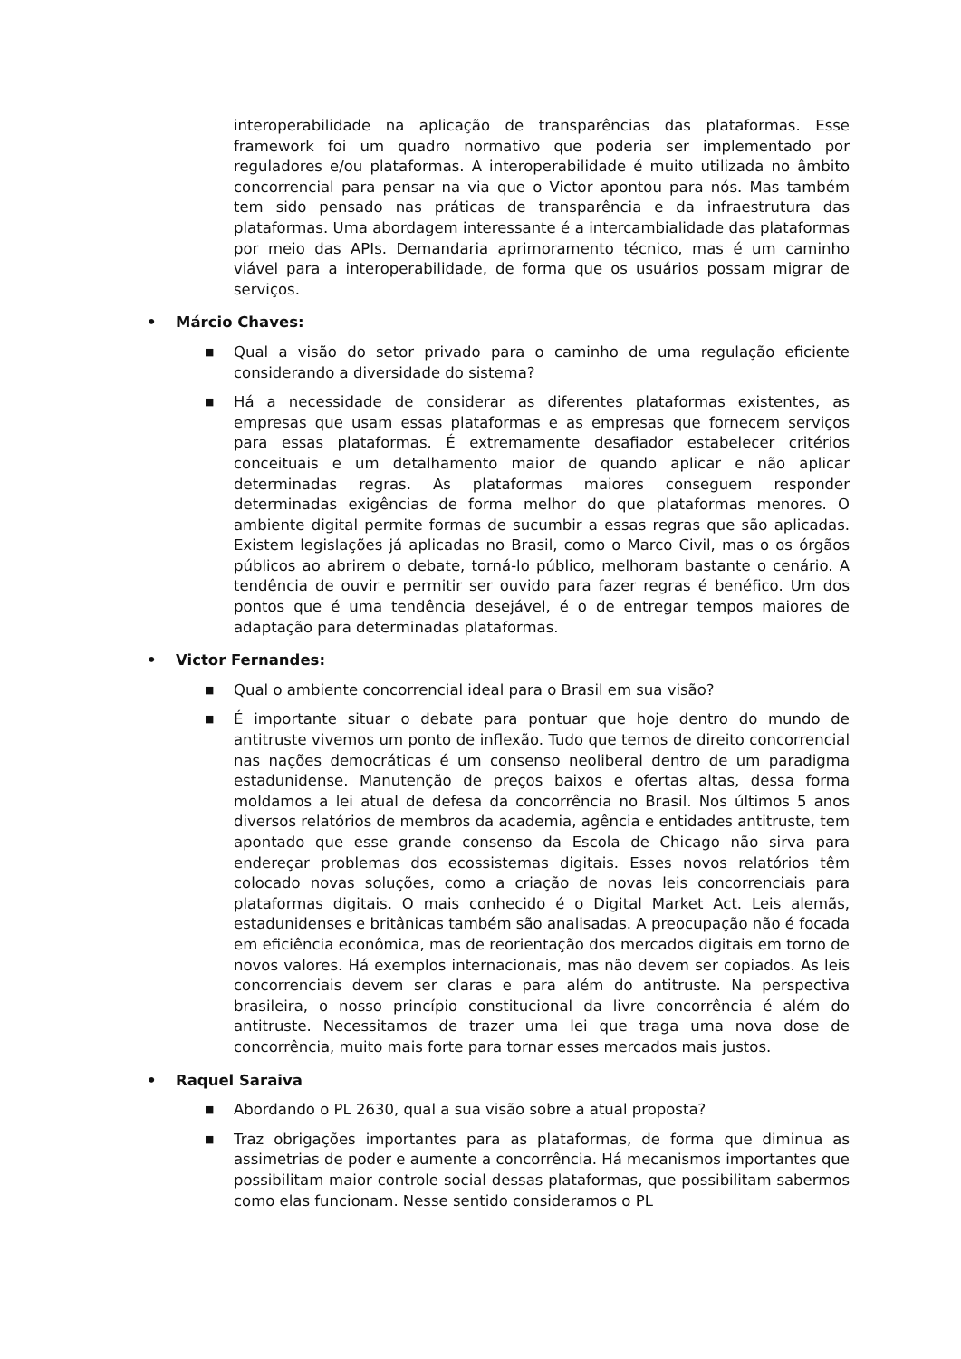interoperabilidade na aplicação de transparências das plataformas. Esse framework foi um quadro normativo que poderia ser implementado por reguladores e/ou plataformas. A interoperabilidade é muito utilizada no âmbito concorrencial para pensar na via que o Victor apontou para nós. Mas também tem sido pensado nas práticas de transparência e da infraestrutura das plataformas. Uma abordagem interessante é a intercambialidade das plataformas por meio das APIs. Demandaria aprimoramento técnico, mas é um caminho viável para a interoperabilidade, de forma que os usuários possam migrar de serviços.
• Márcio Chaves:
■
Qual a visão do setor privado para o caminho de uma regulação eficiente considerando a diversidade do sistema?
■
Há a necessidade de considerar as diferentes plataformas existentes, as empresas que usam essas plataformas e as empresas que fornecem serviços para essas plataformas. É extremamente desafiador estabelecer critérios conceituais e um detalhamento maior de quando aplicar e não aplicar determinadas regras. As plataformas maiores conseguem responder determinadas exigências de forma melhor do que plataformas menores. O ambiente digital permite formas de sucumbir a essas regras que são aplicadas. Existem legislações já aplicadas no Brasil, como o Marco Civil, mas o os órgãos públicos ao abrirem o debate, torná-lo público, melhoram bastante o cenário. A tendência de ouvir e permitir ser ouvido para fazer regras é benéfico. Um dos pontos que é uma tendência desejável, é o de entregar tempos maiores de adaptação para determinadas plataformas.
• Victor Fernandes:
■
Qual o ambiente concorrencial ideal para o Brasil em sua visão?
■
É importante situar o debate para pontuar que hoje dentro do mundo de antitruste vivemos um ponto de inflexão. Tudo que temos de direito concorrencial nas nações democráticas é um consenso neoliberal dentro de um paradigma estadunidense. Manutenção de preços baixos e ofertas altas, dessa forma moldamos a lei atual de defesa da concorrência no Brasil. Nos últimos 5 anos diversos relatórios de membros da academia, agência e entidades antitruste, tem apontado que esse grande consenso da Escola de Chicago não sirva para endereçar problemas dos ecossistemas digitais. Esses novos relatórios têm colocado novas soluções, como a criação de novas leis concorrenciais para plataformas digitais. O mais conhecido é o Digital Market Act. Leis alemãs, estadunidenses e britânicas também são analisadas. A preocupação não é focada em eficiência econômica, mas de reorientação dos mercados digitais em torno de novos valores. Há exemplos internacionais, mas não devem ser copiados. As leis concorrenciais devem ser claras e para além do antitruste. Na perspectiva brasileira, o nosso princípio constitucional da livre concorrência é além do antitruste. Necessitamos de trazer uma lei que traga uma nova dose de concorrência, muito mais forte para tornar esses mercados mais justos.
• Raquel Saraiva
■
Abordando o PL 2630, qual a sua visão sobre a atual proposta?
■
Traz obrigações importantes para as plataformas, de forma que diminua as assimetrias de poder e aumente a concorrência. Há mecanismos importantes que possibilitam maior controle social dessas plataformas, que possibilitam sabermos como elas funcionam. Nesse sentido consideramos o PL